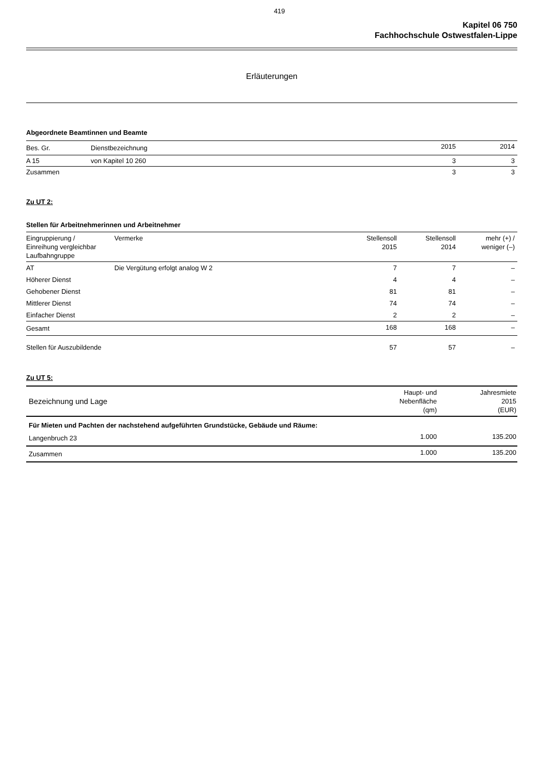419
Kapitel 06 750
Fachhochschule Ostwestfalen-Lippe
Erläuterungen
Abgeordnete Beamtinnen und Beamte
| Bes. Gr. | Dienstbezeichnung | 2015 | 2014 |
| --- | --- | --- | --- |
| A 15 | von Kapitel 10 260 | 3 | 3 |
| Zusammen | | 3 | 3 |
Zu UT 2:
Stellen für Arbeitnehmerinnen und Arbeitnehmer
| Eingruppierung / Einreihung vergleichbar Laufbahngruppe | Vermerke | Stellensoll 2015 | Stellensoll 2014 | mehr (+) / weniger (–) |
| --- | --- | --- | --- | --- |
| AT | Die Vergütung erfolgt analog W 2 | 7 | 7 | – |
| Höherer Dienst | | 4 | 4 | – |
| Gehobener Dienst | | 81 | 81 | – |
| Mittlerer Dienst | | 74 | 74 | – |
| Einfacher Dienst | | 2 | 2 | – |
| Gesamt | | 168 | 168 | – |
| Stellen für Auszubildende | | 57 | 57 | – |
Zu UT 5:
| Bezeichnung und Lage | Haupt- und Nebenfläche (qm) | Jahresmiete 2015 (EUR) |
| --- | --- | --- |
| Für Mieten und Pachten der nachstehend aufgeführten Grundstücke, Gebäude und Räume: | | |
| Langenbruch 23 | 1.000 | 135.200 |
| Zusammen | 1.000 | 135.200 |